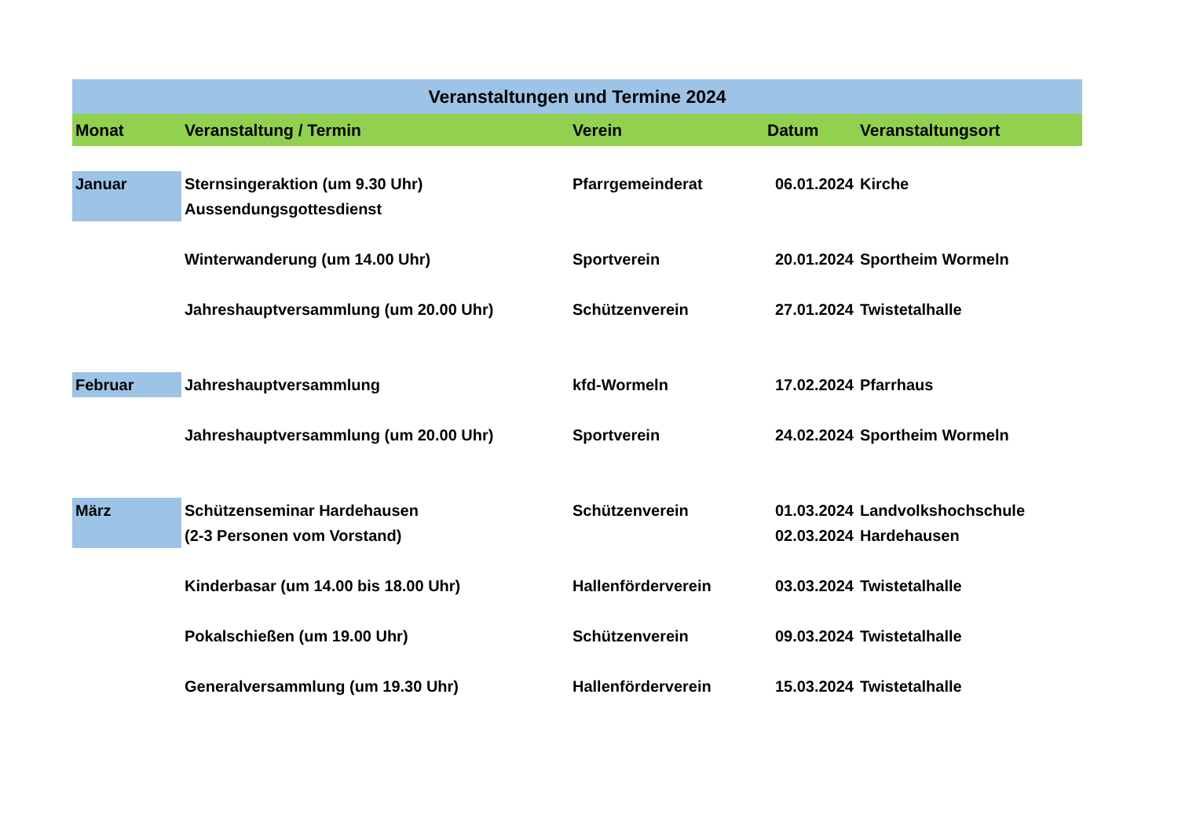| Veranstaltungen und Termine 2024 | | | | |
| --- | --- | --- | --- | --- |
| Monat | Veranstaltung / Termin | Verein | Datum | Veranstaltungsort |
| Januar | Sternsingeraktion (um 9.30 Uhr) Aussendungsgottesdienst | Pfarrgemeinderat | 06.01.2024 | Kirche |
| | Winterwanderung (um 14.00 Uhr) | Sportverein | 20.01.2024 | Sportheim Wormeln |
| | Jahreshauptversammlung (um 20.00 Uhr) | Schützenverein | 27.01.2024 | Twistetalhalle |
| Februar | Jahreshauptversammlung | kfd-Wormeln | 17.02.2024 | Pfarrhaus |
| | Jahreshauptversammlung (um 20.00 Uhr) | Sportverein | 24.02.2024 | Sportheim Wormeln |
| März | Schützenseminar Hardehausen (2-3 Personen vom Vorstand) | Schützenverein | 01.03.2024 02.03.2024 | Landvolkshochschule Hardehausen |
| | Kinderbasar (um 14.00 bis 18.00 Uhr) | Hallenförderverein | 03.03.2024 | Twistetalhalle |
| | Pokalschießen (um 19.00 Uhr) | Schützenverein | 09.03.2024 | Twistetalhalle |
| | Generalversammlung (um 19.30 Uhr) | Hallenförderverein | 15.03.2024 | Twistetalhalle |